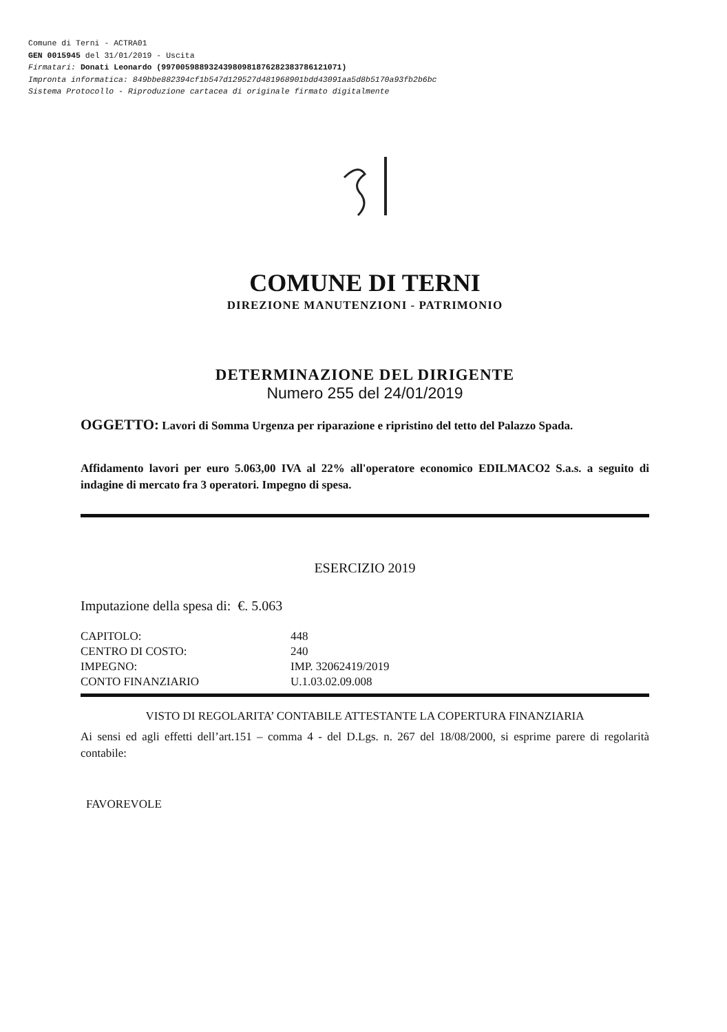Comune di Terni - ACTRA01
GEN 0015945 del 31/01/2019 - Uscita
Firmatari: Donati Leonardo (99700598893243980981876282383786121071)
Impronta informatica: 849bbe882394cf1b547d129527d481968901bdd43091aa5d8b5170a93fb2b6bc
Sistema Protocollo - Riproduzione cartacea di originale firmato digitalmente
COMUNE DI TERNI
DIREZIONE MANUTENZIONI - PATRIMONIO
DETERMINAZIONE DEL DIRIGENTE
Numero 255 del 24/01/2019
OGGETTO: Lavori di Somma Urgenza per riparazione e ripristino del tetto del Palazzo Spada.
Affidamento lavori per euro 5.063,00 IVA al 22% all'operatore economico EDILMACO2 S.a.s. a seguito di indagine di mercato fra 3 operatori. Impegno di spesa.
ESERCIZIO 2019
Imputazione della spesa di: €. 5.063
| CAPITOLO: | 448 |
| CENTRO DI COSTO: | 240 |
| IMPEGNO: | IMP. 32062419/2019 |
| CONTO FINANZIARIO | U.1.03.02.09.008 |
VISTO DI REGOLARITA’ CONTABILE ATTESTANTE LA COPERTURA FINANZIARIA
Ai sensi ed agli effetti dell’art.151 – comma 4 - del D.Lgs. n. 267 del 18/08/2000, si esprime parere di regolarità contabile:
FAVOREVOLE